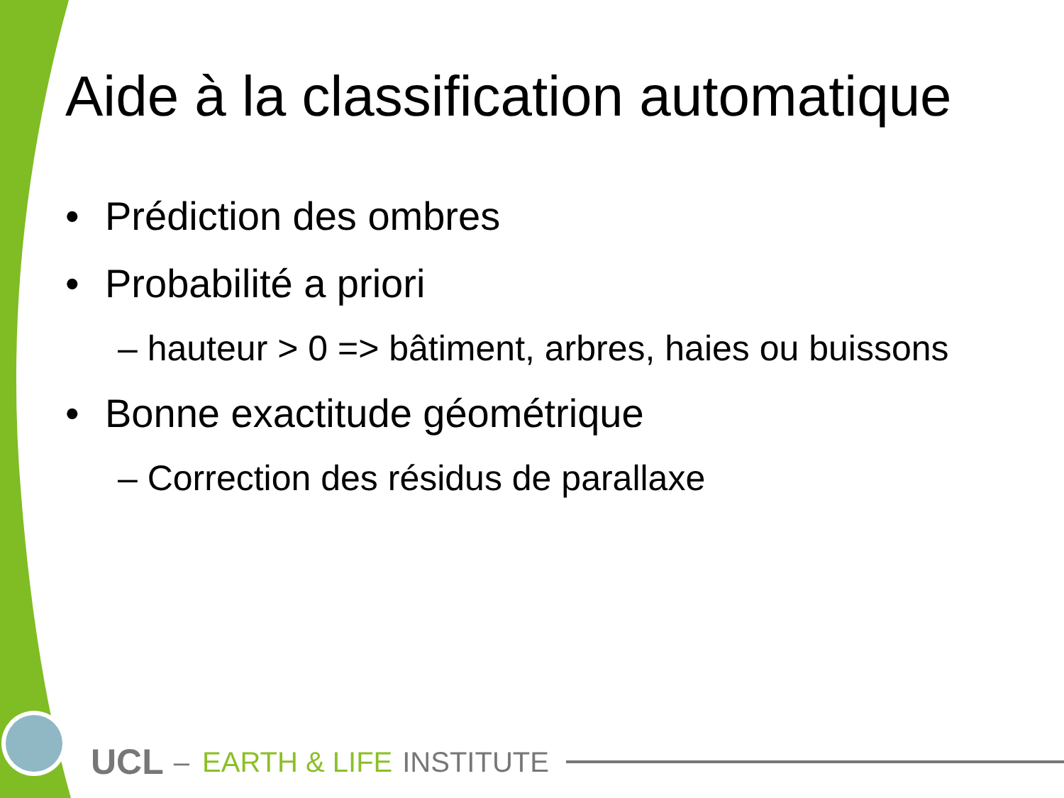Aide à la classification automatique
• Prédiction des ombres
• Probabilité a priori
– hauteur > 0 => bâtiment, arbres, haies ou buissons
• Bonne exactitude géométrique
– Correction des résidus de parallaxe
UCL – EARTH & LIFE INSTITUTE